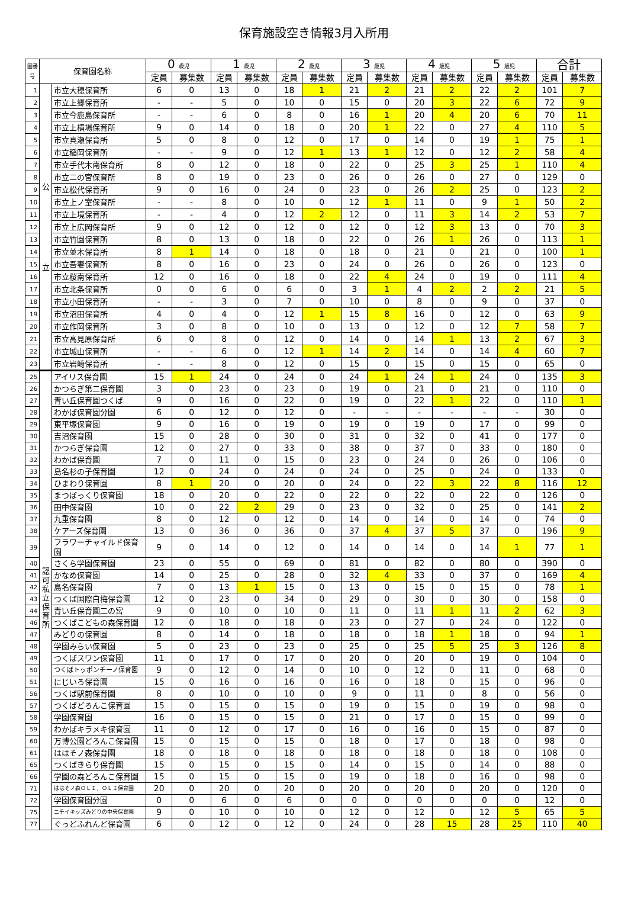保育施設空き情報3月入所用
| 園番号 | 保育園名称 | | 0 歳児 | | 1 歳児 | | 2 歳児 | | 3 歳児 | | 4 歳児 | | 5 歳児 | | 合計 | |
| --- | --- | --- | --- | --- | --- | --- | --- | --- | --- | --- | --- | --- | --- | --- | --- | --- |
| | | | 定員 | 募集数 | 定員 | 募集数 | 定員 | 募集数 | 定員 | 募集数 | 定員 | 募集数 | 定員 | 募集数 | 定員 | 募集数 |
| 1 | 公 立 | 市立大穂保育所 | 6 | 0 | 13 | 0 | 18 | 1 | 21 | 2 | 21 | 2 | 22 | 2 | 101 | 7 |
| 2 | | 市立上郷保育所 | - | - | 5 | 0 | 10 | 0 | 15 | 0 | 20 | 3 | 22 | 6 | 72 | 9 |
| 3 | | 市立今鹿島保育所 | - | - | 6 | 0 | 8 | 0 | 16 | 1 | 20 | 4 | 20 | 6 | 70 | 11 |
| 4 | | 市立上横場保育所 | 9 | 0 | 14 | 0 | 18 | 0 | 20 | 1 | 22 | 0 | 27 | 4 | 110 | 5 |
| 5 | | 市立真瀬保育所 | 5 | 0 | 8 | 0 | 12 | 0 | 17 | 0 | 14 | 0 | 19 | 1 | 75 | 1 |
| 6 | | 市立稲岡保育所 | - | - | 9 | 0 | 12 | 1 | 13 | 1 | 12 | 0 | 12 | 2 | 58 | 4 |
| 7 | | 市立手代木南保育所 | 8 | 0 | 12 | 0 | 18 | 0 | 22 | 0 | 25 | 3 | 25 | 1 | 110 | 4 |
| 8 | | 市立二の宮保育所 | 8 | 0 | 19 | 0 | 23 | 0 | 26 | 0 | 26 | 0 | 27 | 0 | 129 | 0 |
| 9 | | 市立松代保育所 | 9 | 0 | 16 | 0 | 24 | 0 | 23 | 0 | 26 | 2 | 25 | 0 | 123 | 2 |
| 10 | | 市立上ノ室保育所 | - | - | 8 | 0 | 10 | 0 | 12 | 1 | 11 | 0 | 9 | 1 | 50 | 2 |
| 11 | | 市立上境保育所 | - | - | 4 | 0 | 12 | 2 | 12 | 0 | 11 | 3 | 14 | 2 | 53 | 7 |
| 12 | | 市立上広岡保育所 | 9 | 0 | 12 | 0 | 12 | 0 | 12 | 0 | 12 | 3 | 13 | 0 | 70 | 3 |
| 13 | | 市立竹園保育所 | 8 | 0 | 13 | 0 | 18 | 0 | 22 | 0 | 26 | 1 | 26 | 0 | 113 | 1 |
| 14 | | 市立並木保育所 | 8 | 1 | 14 | 0 | 18 | 0 | 18 | 0 | 21 | 0 | 21 | 0 | 100 | 1 |
| 15 | | 市立吾妻保育所 | 8 | 0 | 16 | 0 | 23 | 0 | 24 | 0 | 26 | 0 | 26 | 0 | 123 | 0 |
| 16 | | 市立桜南保育所 | 12 | 0 | 16 | 0 | 18 | 0 | 22 | 4 | 24 | 0 | 19 | 0 | 111 | 4 |
| 17 | | 市立北条保育所 | 0 | 0 | 6 | 0 | 6 | 0 | 3 | 1 | 4 | 2 | 2 | 2 | 21 | 5 |
| 18 | | 市立小田保育所 | - | - | 3 | 0 | 7 | 0 | 10 | 0 | 8 | 0 | 9 | 0 | 37 | 0 |
| 19 | | 市立沼田保育所 | 4 | 0 | 4 | 0 | 12 | 1 | 15 | 8 | 16 | 0 | 12 | 0 | 63 | 9 |
| 20 | | 市立作岡保育所 | 3 | 0 | 8 | 0 | 10 | 0 | 13 | 0 | 12 | 0 | 12 | 7 | 58 | 7 |
| 21 | | 市立高見原保育所 | 6 | 0 | 8 | 0 | 12 | 0 | 14 | 0 | 14 | 1 | 13 | 2 | 67 | 3 |
| 22 | | 市立城山保育所 | - | - | 6 | 0 | 12 | 1 | 14 | 2 | 14 | 0 | 14 | 4 | 60 | 7 |
| 23 | | 市立岩崎保育所 | - | - | 8 | 0 | 12 | 0 | 15 | 0 | 15 | 0 | 15 | 0 | 65 | 0 |
| 25 | 認 可 私 立 保 育 所 | アイリス保育園 | 15 | 1 | 24 | 0 | 24 | 0 | 24 | 1 | 24 | 1 | 24 | 0 | 135 | 3 |
| 26 | | かつらぎ第二保育園 | 3 | 0 | 23 | 0 | 23 | 0 | 19 | 0 | 21 | 0 | 21 | 0 | 110 | 0 |
| 27 | | 青い丘保育園つくば | 9 | 0 | 16 | 0 | 22 | 0 | 19 | 0 | 22 | 1 | 22 | 0 | 110 | 1 |
| 28 | | わかば保育園分園 | 6 | 0 | 12 | 0 | 12 | 0 | - | - | - | - | - | - | 30 | 0 |
| 29 | | 東平塚保育園 | 9 | 0 | 16 | 0 | 19 | 0 | 19 | 0 | 19 | 0 | 17 | 0 | 99 | 0 |
| 30 | | 吉沼保育園 | 15 | 0 | 28 | 0 | 30 | 0 | 31 | 0 | 32 | 0 | 41 | 0 | 177 | 0 |
| 31 | | かつらぎ保育園 | 12 | 0 | 27 | 0 | 33 | 0 | 38 | 0 | 37 | 0 | 33 | 0 | 180 | 0 |
| 32 | | わかば保育園 | 7 | 0 | 11 | 0 | 15 | 0 | 23 | 0 | 24 | 0 | 26 | 0 | 106 | 0 |
| 33 | | 島名杉の子保育園 | 12 | 0 | 24 | 0 | 24 | 0 | 24 | 0 | 25 | 0 | 24 | 0 | 133 | 0 |
| 34 | | ひまわり保育園 | 8 | 1 | 20 | 0 | 20 | 0 | 24 | 0 | 22 | 3 | 22 | 8 | 116 | 12 |
| 35 | | まつぼっくり保育園 | 18 | 0 | 20 | 0 | 22 | 0 | 22 | 0 | 22 | 0 | 22 | 0 | 126 | 0 |
| 36 | | 田中保育園 | 10 | 0 | 22 | 2 | 29 | 0 | 23 | 0 | 32 | 0 | 25 | 0 | 141 | 2 |
| 37 | | 九重保育園 | 8 | 0 | 12 | 0 | 12 | 0 | 14 | 0 | 14 | 0 | 14 | 0 | 74 | 0 |
| 38 | | ケアーズ保育園 | 13 | 0 | 36 | 0 | 36 | 0 | 37 | 4 | 37 | 5 | 37 | 0 | 196 | 9 |
| 39 | | フラワーチャイルド保育園 | 9 | 0 | 14 | 0 | 12 | 0 | 14 | 0 | 14 | 0 | 14 | 1 | 77 | 1 |
| 40 | | さくら学園保育園 | 23 | 0 | 55 | 0 | 69 | 0 | 81 | 0 | 82 | 0 | 80 | 0 | 390 | 0 |
| 41 | | かなめ保育園 | 14 | 0 | 25 | 0 | 28 | 0 | 32 | 4 | 33 | 0 | 37 | 0 | 169 | 4 |
| 42 | | 島名保育園 | 7 | 0 | 13 | 1 | 15 | 0 | 13 | 0 | 15 | 0 | 15 | 0 | 78 | 1 |
| 43 | | つくば国際白梅保育園 | 12 | 0 | 23 | 0 | 34 | 0 | 29 | 0 | 30 | 0 | 30 | 0 | 158 | 0 |
| 44 | | 青い丘保育園二の宮 | 9 | 0 | 10 | 0 | 10 | 0 | 11 | 0 | 11 | 1 | 11 | 2 | 62 | 3 |
| 46 | | つくばこどもの森保育園 | 12 | 0 | 18 | 0 | 18 | 0 | 23 | 0 | 27 | 0 | 24 | 0 | 122 | 0 |
| 47 | | みどりの保育園 | 8 | 0 | 14 | 0 | 18 | 0 | 18 | 0 | 18 | 1 | 18 | 0 | 94 | 1 |
| 48 | | 学園みらい保育園 | 5 | 0 | 23 | 0 | 23 | 0 | 25 | 0 | 25 | 5 | 25 | 3 | 126 | 8 |
| 49 | | つくばスワン保育園 | 11 | 0 | 17 | 0 | 17 | 0 | 20 | 0 | 20 | 0 | 19 | 0 | 104 | 0 |
| 50 | | つくばトッポンチーノ保育園 | 9 | 0 | 12 | 0 | 14 | 0 | 10 | 0 | 12 | 0 | 11 | 0 | 68 | 0 |
| 51 | | にじいろ保育園 | 15 | 0 | 16 | 0 | 16 | 0 | 16 | 0 | 18 | 0 | 15 | 0 | 96 | 0 |
| 56 | | つくば駅前保育園 | 8 | 0 | 10 | 0 | 10 | 0 | 9 | 0 | 11 | 0 | 8 | 0 | 56 | 0 |
| 57 | | つくばどろんこ保育園 | 15 | 0 | 15 | 0 | 15 | 0 | 19 | 0 | 15 | 0 | 19 | 0 | 98 | 0 |
| 58 | | 学園保育園 | 16 | 0 | 15 | 0 | 15 | 0 | 21 | 0 | 17 | 0 | 15 | 0 | 99 | 0 |
| 59 | | わかばキラメキ保育園 | 11 | 0 | 12 | 0 | 17 | 0 | 16 | 0 | 16 | 0 | 15 | 0 | 87 | 0 |
| 60 | | 万博公園どろんこ保育園 | 15 | 0 | 15 | 0 | 15 | 0 | 18 | 0 | 17 | 0 | 18 | 0 | 98 | 0 |
| 61 | | ははそノ森保育園 | 18 | 0 | 18 | 0 | 18 | 0 | 18 | 0 | 18 | 0 | 18 | 0 | 108 | 0 |
| 65 | | つくばきらり保育園 | 15 | 0 | 15 | 0 | 15 | 0 | 14 | 0 | 15 | 0 | 14 | 0 | 88 | 0 |
| 66 | | 学園の森どろんこ保育園 | 15 | 0 | 15 | 0 | 15 | 0 | 19 | 0 | 18 | 0 | 16 | 0 | 98 | 0 |
| 71 | | ははそノ森ＯＬＩ，ＯＬＩ保育園 | 20 | 0 | 20 | 0 | 20 | 0 | 20 | 0 | 20 | 0 | 20 | 0 | 120 | 0 |
| 72 | | 学園保育園分園 | 0 | 0 | 6 | 0 | 6 | 0 | 0 | 0 | 0 | 0 | 0 | 0 | 12 | 0 |
| 75 | | ニチイキッズみどりの中央保育園 | 9 | 0 | 10 | 0 | 10 | 0 | 12 | 0 | 12 | 0 | 12 | 5 | 65 | 5 |
| 77 | | ぐっどふれんど保育園 | 6 | 0 | 12 | 0 | 12 | 0 | 24 | 0 | 28 | 15 | 28 | 25 | 110 | 40 |